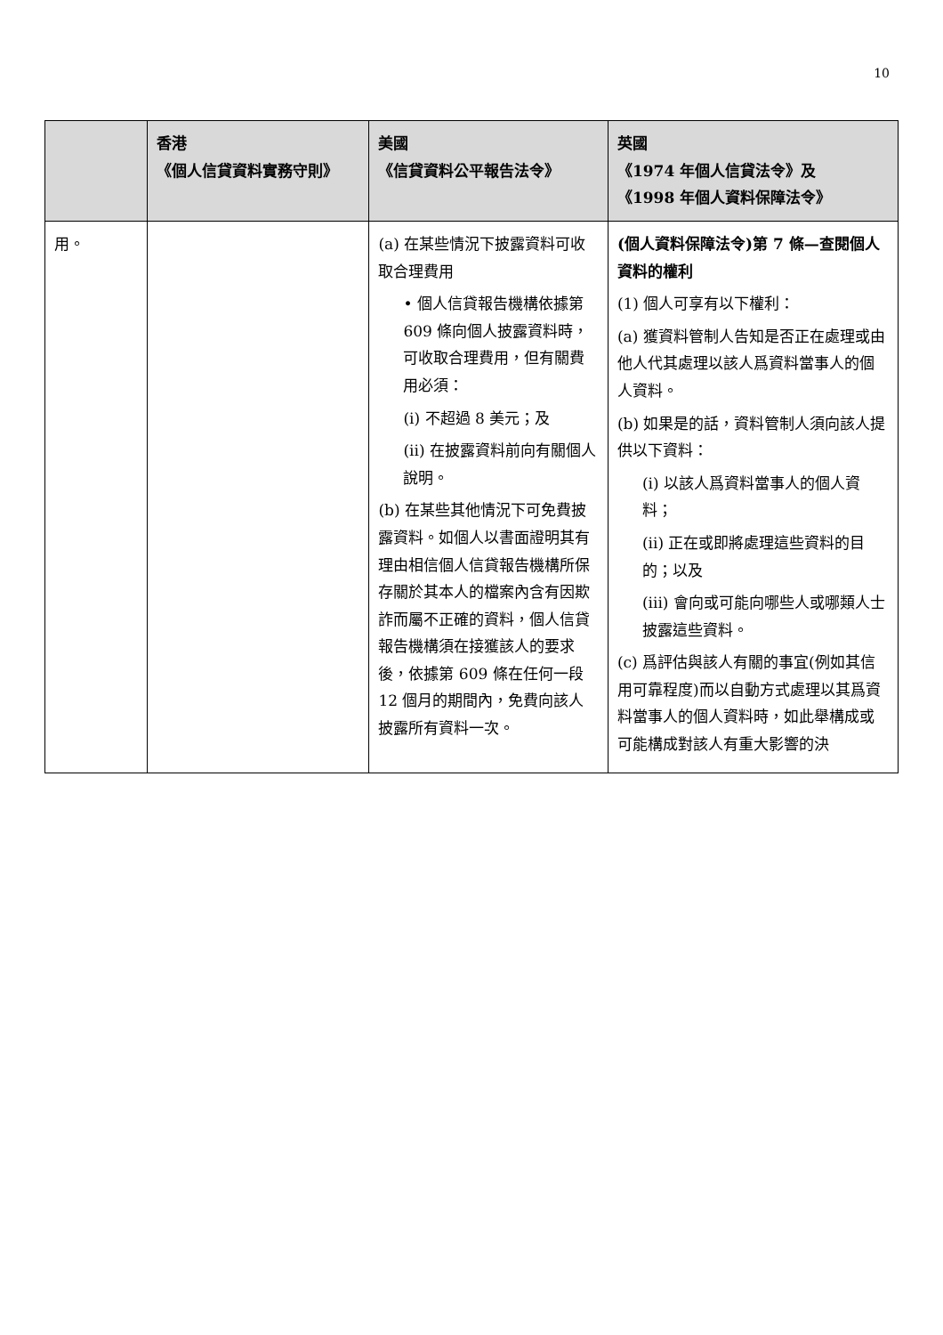10
| | 香港 《個人信貸資料實務守則》 | 美國 《信貸資料公平報告法令》 | 英國 《1974 年個人信貸法令》及 《1998 年個人資料保障法令》 |
| --- | --- | --- | --- |
| 用。 | | (a) 在某些情況下披露資料可收取合理費用 • 個人信貸報告機構依據第 609 條向個人披露資料時，可收取合理費用，但有關費用必須： (i) 不超過 8 美元；及 (ii) 在披露資料前向有關個人說明。 (b) 在某些其他情況下可免費披露資料。如個人以書面證明其有理由相信個人信貸報告機構所保存關於其本人的檔案內含有因欺詐而屬不正確的資料，個人信貸報告機構須在接獲該人的要求後，依據第 609 條在任何一段 12 個月的期間內，免費向該人披露所有資料一次。 | (個人資料保障法令)第 7 條—查閱個人資料的權利 (1) 個人可享有以下權利： (a) 獲資料管制人告知是否正在處理或由他人代其處理以該人爲資料當事人的個人資料。 (b) 如果是的話，資料管制人須向該人提供以下資料： (i) 以該人爲資料當事人的個人資料； (ii) 正在或即將處理這些資料的目的；以及 (iii) 會向或可能向哪些人或哪類人士披露這些資料。 (c) 爲評估與該人有關的事宜(例如其信用可靠程度)而以自動方式處理以其爲資料當事人的個人資料時，如此舉構成或可能構成對該人有重大影響的決 |